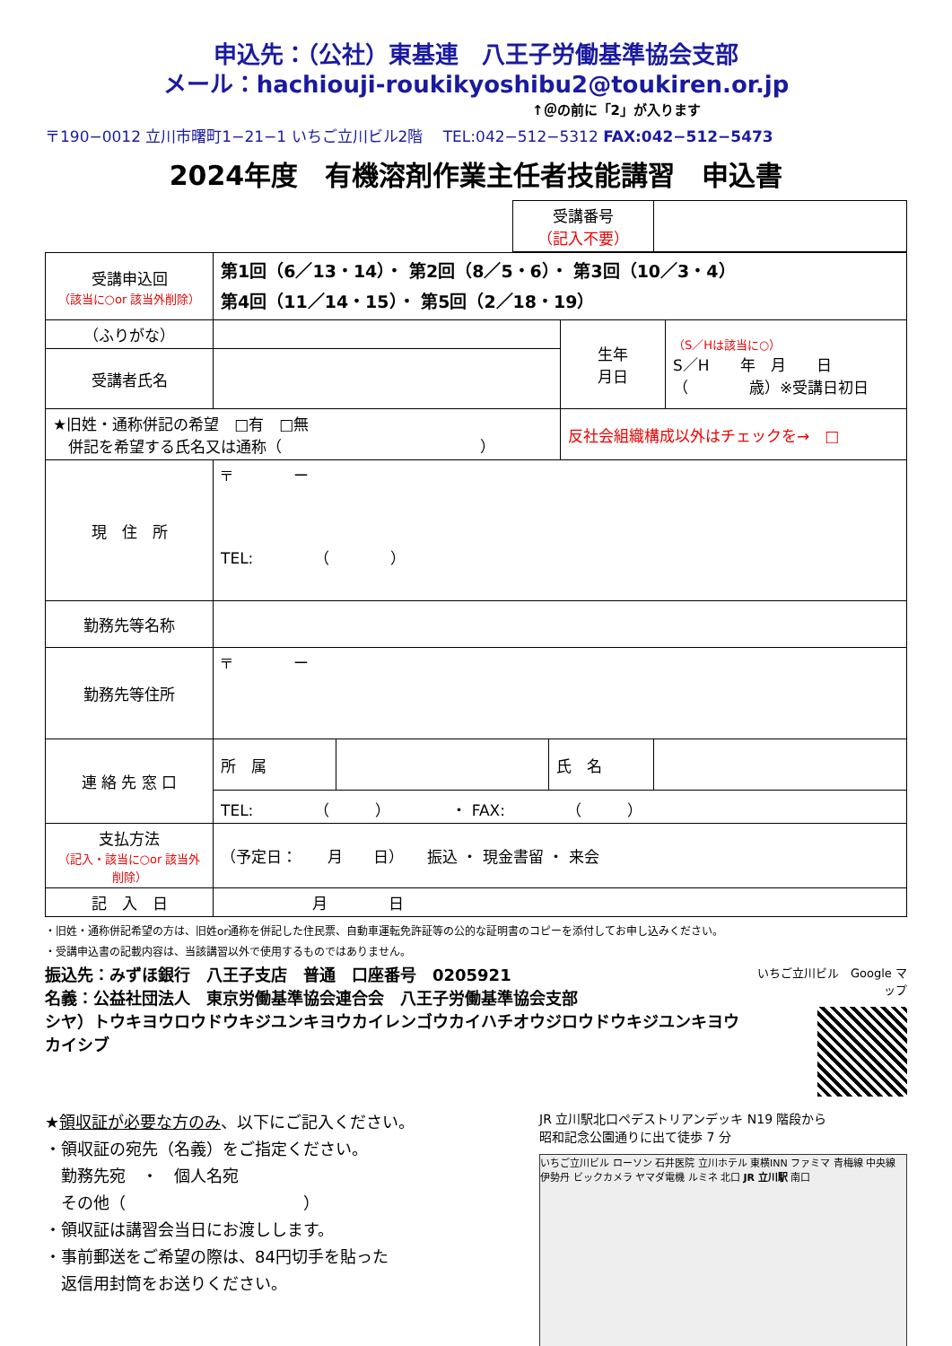申込先：（公社）東基連　八王子労働基準協会支部
メール：hachiouji-roukikyoshibu2@toukiren.or.jp
↑＠の前に「2」が入ります
〒190−0012 立川市曙町1−21−1 いちご立川ビル2階　 TEL:042−512−5312 FAX:042−512−5473
2024年度　有機溶剤作業主任者技能講習　申込書
| 受講番号 （記入不要） | |
| 受講申込回 （該当に○or 該当外削除） | 第1回（6／13・14）・ 第2回（8／5・6）・ 第3回（10／3・4） 第4回（11／14・15）・ 第5回（2／18・19） | | |
| （ふりがな） | | 生年 月日 | （S／Hは該当に○） S／H 年 月 日 （ 歳）※受講日初日 |
| 受講者氏名 | | | |
| ★旧姓・通称併記の希望 □有 □無 併記を希望する氏名又は通称（ ） | | 反社会組織構成以外はチェックを→ □ | |
| 現 住 所 | 〒 ー TEL: （ ） | | |
| 勤務先等名称 | | | |
| 勤務先等住所 | 〒 ー | | |
| 連 絡 先 窓 口 | / 所 属 / / 氏 名 / / | | |
| | TEL: （ ） ・ FAX: （ ） | | |
| 支払方法 （記入・該当に○or 該当外削除） | （予定日： 月 日） 振込 ・ 現金書留 ・ 来会 | | |
| 記 入 日 | 月 日 | | |
・旧姓・通称併記希望の方は、旧姓or通称を併記した住民票、自動車運転免許証等の公的な証明書のコピーを添付してお申し込みください。
・受講申込書の記載内容は、当該講習以外で使用するものではありません。
振込先：みずほ銀行　八王子支店　普通　口座番号　0205921
名義：公益社団法人　東京労働基準協会連合会　八王子労働基準協会支部
シヤ）トウキヨウロウドウキジユンキヨウカイレンゴウカイハチオウジロウドウキジユンキヨウカイシブ
いちご立川ビル　Google マップ
★領収証が必要な方のみ、以下にご記入ください。
・領収証の宛先（名義）をご指定ください。
　勤務先宛　・　個人名宛
　その他（　　　　　　　　　　　）
・領収証は講習会当日にお渡しします。
・事前郵送をご希望の際は、84円切手を貼った
　返信用封筒をお送りください。
JR 立川駅北口ペデストリアンデッキ N19 階段から
昭和記念公園通りに出て徒歩 7 分
いちご立川ビル ローソン 石井医院 立川ホテル 東横INN ファミマ 青梅線 中央線 伊勢丹 ビックカメラ ヤマダ電機 ルミネ 北口 JR 立川駅 南口